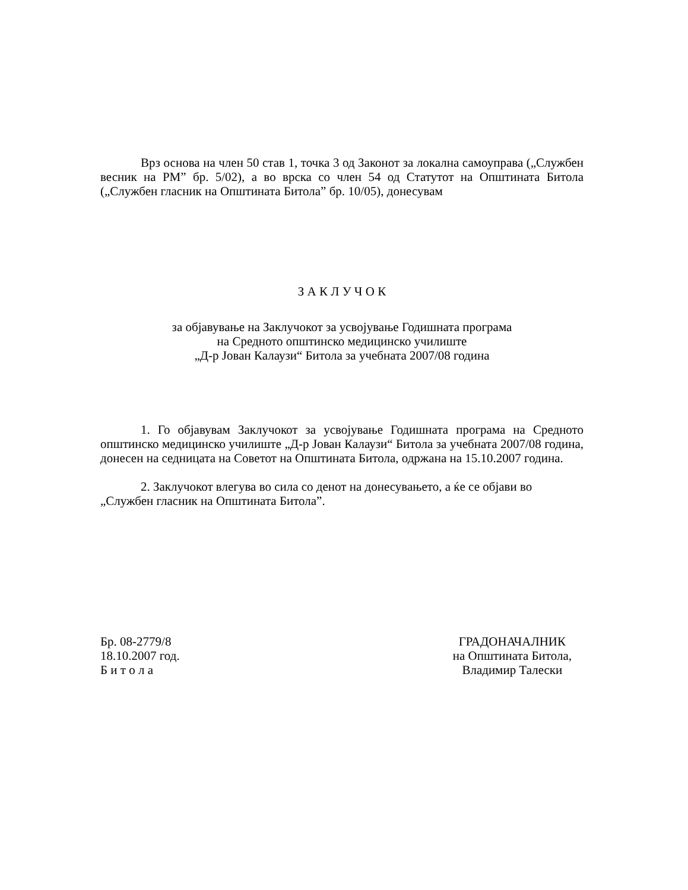Врз основа на член 50 став 1, точка 3 од Законот за локална самоуправа („Службен весник на РМ” бр. 5/02), а во врска со член 54 од Статутот на Општината Битола („Службен гласник на Општината Битола” бр. 10/05), донесувам
З А К Л У Ч О К
за објавување на Заклучокот за усвојување Годишната програма
на Средното општинско медицинско училиште
„Д-р Јован Калаузи“ Битола за учебната 2007/08 година
1. Го објавувам Заклучокот за усвојување Годишната програма на Средното општинско медицинско училиште „Д-р Јован Калаузи“ Битола за учебната 2007/08 година, донесен на седницата на Советот на Општината Битола, одржана на 15.10.2007 година.
2. Заклучокот влегува во сила со денот на донесувањето, а ќе се објави во
„Службен гласник на Општината Битола”.
Бр. 08-2779/8
18.10.2007 год.
Б и т о л а
ГРАДОНАЧАЛНИК
на Општината Битола,
Владимир Талески